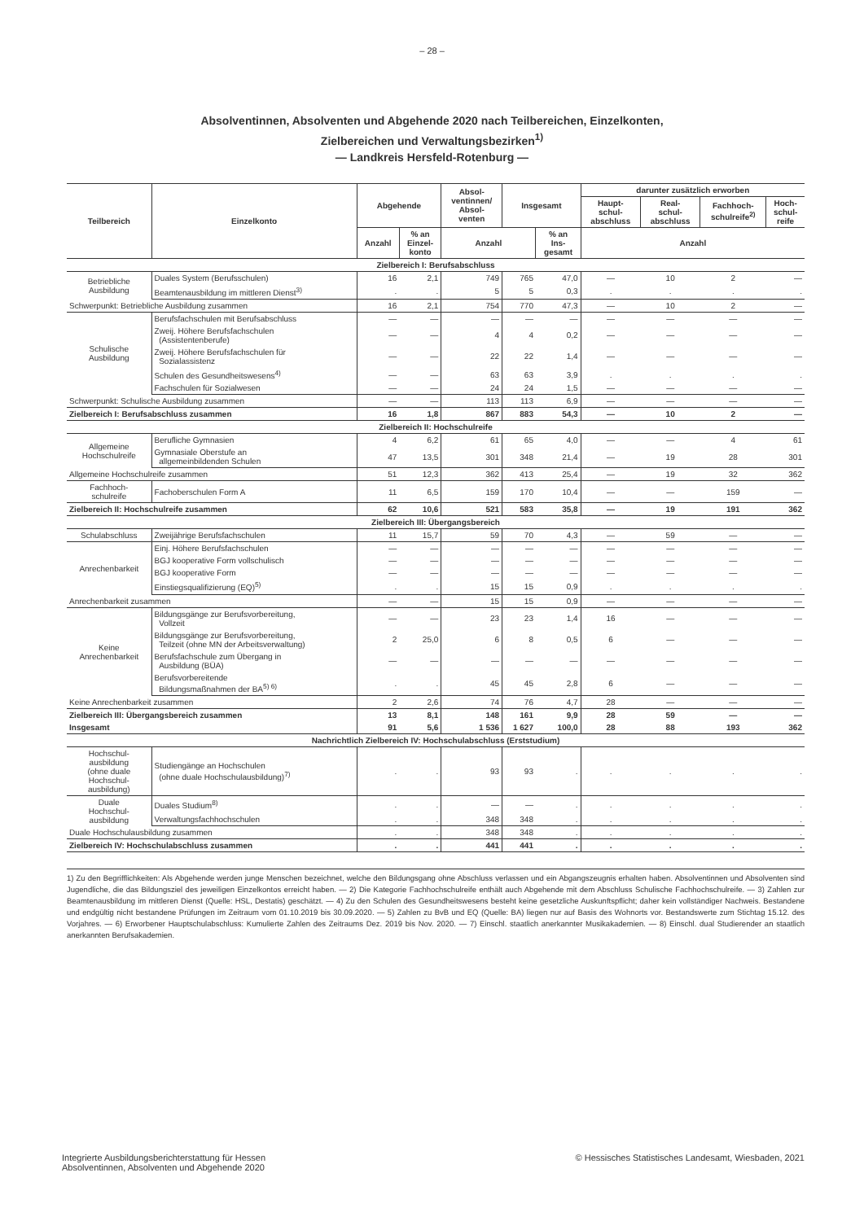– 28 –
Absolventinnen, Absolventen und Abgehende 2020 nach Teilbereichen, Einzelkonten,
Zielbereichen und Verwaltungsbezirken<sup>1)</sup>
— Landkreis Hersfeld-Rotenburg —
| Teilbereich | Einzelkonto | Abgehende | | Absol- ventinnen/ Absol- venten | Insgesamt | | darunter zusätzlich erworben | | | |
| --- | --- | --- | --- | --- | --- | --- | --- | --- | --- | --- |
| | | | | | | | Haupt- schul- abschluss | Real- schul- abschluss | Fachhoch- schulreife<sup>2)</sup> | Hoch- schul- reife |
| | | Anzahl | % an Einzel- konto | Anzahl | | % an Ins- gesamt | Anzahl | | | |
| Zielbereich I: Berufsabschluss | | | | | | | | | | |
| Betriebliche Ausbildung | Duales System (Berufsschulen) | 16 | 2,1 | 749 | 765 | 47,0 | — | 10 | 2 | — |
| | Beamtenausbildung im mittleren Dienst<sup>3)</sup> | . | . | 5 | 5 | 0,3 | . | . | . | . |
| Schwerpunkt: Betriebliche Ausbildung zusammen | | 16 | 2,1 | 754 | 770 | 47,3 | — | 10 | 2 | — |
| Schulische Ausbildung | Berufsfachschulen mit Berufsabschluss | — | — | — | — | — | — | — | — | — |
| | Zweij. Höhere Berufsfachschulen (Assistentenberufe) | — | — | 4 | 4 | 0,2 | — | — | — | — |
| | Zweij. Höhere Berufsfachschulen für Sozialassistenz | — | — | 22 | 22 | 1,4 | — | — | — | — |
| | Schulen des Gesundheitswesens<sup>4)</sup> | — | — | 63 | 63 | 3,9 | . | . | . | . |
| | Fachschulen für Sozialwesen | — | — | 24 | 24 | 1,5 | — | — | — | — |
| Schwerpunkt: Schulische Ausbildung zusammen | | — | — | 113 | 113 | 6,9 | — | — | — | — |
| Zielbereich I: Berufsabschluss zusammen | | 16 | 1,8 | 867 | 883 | 54,3 | — | 10 | 2 | — |
| Zielbereich II: Hochschulreife | | | | | | | | | | |
| Allgemeine Hochschulreife | Berufliche Gymnasien | 4 | 6,2 | 61 | 65 | 4,0 | — | — | 4 | 61 |
| | Gymnasiale Oberstufe an allgemeinbildenden Schulen | 47 | 13,5 | 301 | 348 | 21,4 | — | 19 | 28 | 301 |
| Allgemeine Hochschulreife zusammen | | 51 | 12,3 | 362 | 413 | 25,4 | — | 19 | 32 | 362 |
| Fachhoch- schulreife | Fachoberschulen Form A | 11 | 6,5 | 159 | 170 | 10,4 | — | — | 159 | — |
| Zielbereich II: Hochschulreife zusammen | | 62 | 10,6 | 521 | 583 | 35,8 | — | 19 | 191 | 362 |
| Zielbereich III: Übergangsbereich | | | | | | | | | | |
| Schulabschluss | Zweijährige Berufsfachschulen | 11 | 15,7 | 59 | 70 | 4,3 | — | 59 | — | — |
| Anrechenbarkeit | Einj. Höhere Berufsfachschulen | — | — | — | — | — | — | — | — | — |
| | BGJ kooperative Form vollschulisch | — | — | — | — | — | — | — | — | — |
| | BGJ kooperative Form | — | — | — | — | — | — | — | — | — |
| | Einstiegsqualifizierung (EQ)<sup>5)</sup> | . | . | 15 | 15 | 0,9 | . | . | . | . |
| Anrechenbarkeit zusammen | | — | — | 15 | 15 | 0,9 | — | — | — | — |
| Keine Anrechenbarkeit | Bildungsgänge zur Berufsvorbereitung, Vollzeit | — | — | 23 | 23 | 1,4 | 16 | — | — | — |
| | Bildungsgänge zur Berufsvorbereitung, Teilzeit (ohne MN der Arbeitsverwaltung) | 2 | 25,0 | 6 | 8 | 0,5 | 6 | — | — | — |
| | Berufsfachschule zum Übergang in Ausbildung (BÜA) | — | — | — | — | — | — | — | — | — |
| | Berufsvorbereitende Bildungsmaßnahmen der BA<sup>5) 6)</sup> | . | . | 45 | 45 | 2,8 | 6 | — | — | — |
| Keine Anrechenbarkeit zusammen | | 2 | 2,6 | 74 | 76 | 4,7 | 28 | — | — | — |
| Zielbereich III: Übergangsbereich zusammen | | 13 | 8,1 | 148 | 161 | 9,9 | 28 | 59 | — | — |
| Insgesamt | | 91 | 5,6 | 1 536 | 1 627 | 100,0 | 28 | 88 | 193 | 362 |
| Nachrichtlich Zielbereich IV: Hochschulabschluss (Erststudium) | | | | | | | | | | |
| Hochschul- ausbildung (ohne duale Hochschul- ausbildung) | Studiengänge an Hochschulen (ohne duale Hochschulausbildung)<sup>7)</sup> | . | . | 93 | 93 | . | . | . | . | . |
| Duale Hochschul- ausbildung | Duales Studium<sup>8)</sup> | . | . | — | — | . | . | . | . | . |
| | Verwaltungsfachhochschulen | . | . | 348 | 348 | . | . | . | . | . |
| Duale Hochschulausbildung zusammen | | . | . | 348 | 348 | . | . | . | . | . |
| Zielbereich IV: Hochschulabschluss zusammen | | . | . | 441 | 441 | . | . | . | . | . |
1) Zu den Begrifflichkeiten: Als Abgehende werden junge Menschen bezeichnet, welche den Bildungsgang ohne Abschluss verlassen und ein Abgangszeugnis erhalten haben. Absolventinnen und Absolventen sind Jugendliche, die das Bildungsziel des jeweiligen Einzelkontos erreicht haben. — 2) Die Kategorie Fachhochschulreife enthält auch Abgehende mit dem Abschluss Schulische Fachhochschulreife. — 3) Zahlen zur Beamtenausbildung im mittleren Dienst (Quelle: HSL, Destatis) geschätzt. — 4) Zu den Schulen des Gesundheitswesens besteht keine gesetzliche Auskunftspflicht; daher kein vollständiger Nachweis. Bestandene und endgültig nicht bestandene Prüfungen im Zeitraum vom 01.10.2019 bis 30.09.2020. — 5) Zahlen zu BvB und EQ (Quelle: BA) liegen nur auf Basis des Wohnorts vor. Bestandswerte zum Stichtag 15.12. des Vorjahres. — 6) Erworbener Hauptschulabschluss: Kumulierte Zahlen des Zeitraums Dez. 2019 bis Nov. 2020. — 7) Einschl. staatlich anerkannter Musikakademien. — 8) Einschl. dual Studierender an staatlich anerkannten Berufsakademien.
Integrierte Ausbildungsberichterstattung für Hessen
Absolventinnen, Absolventen und Abgehende 2020
© Hessisches Statistisches Landesamt, Wiesbaden, 2021